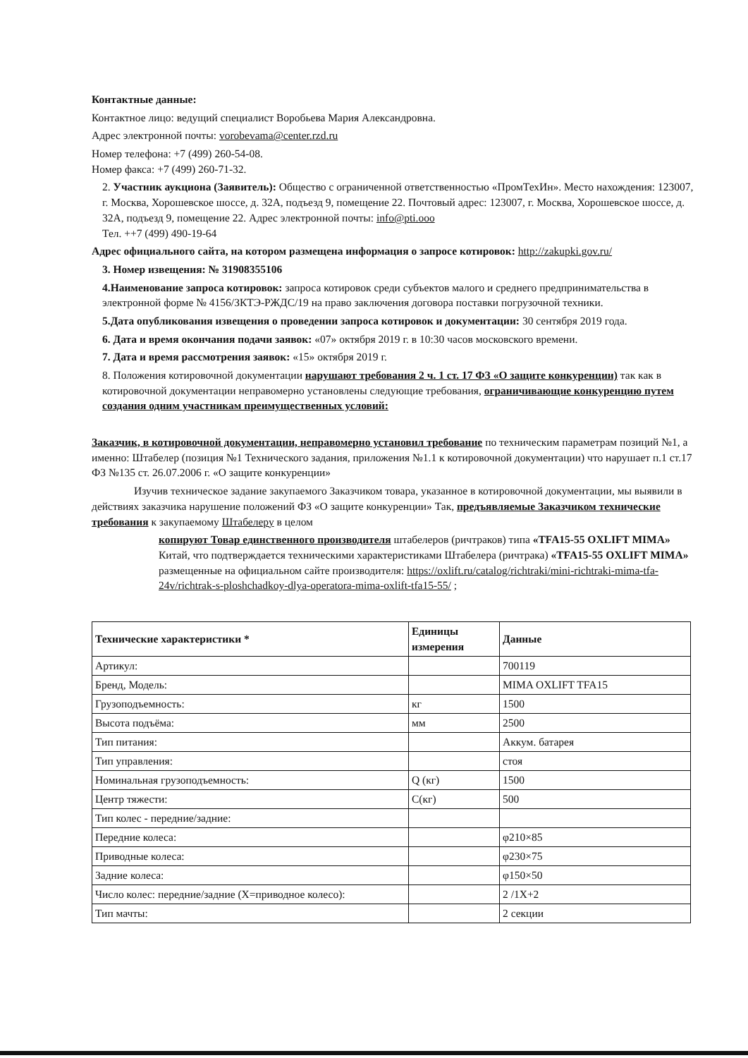Контактные данные:
Контактное лицо: ведущий специалист Воробьева Мария Александровна.
Адрес электронной почты: vorobevama@center.rzd.ru
Номер телефона: +7 (499) 260-54-08.
Номер факса: +7 (499) 260-71-32.
2. Участник аукциона (Заявитель): Общество с ограниченной ответственностью «ПромТехИн». Место нахождения: 123007, г. Москва, Хорошевское шоссе, д. 32А, подъезд 9, помещение 22. Почтовый адрес: 123007, г. Москва, Хорошевское шоссе, д. 32А, подъезд 9, помещение 22. Адрес электронной почты: info@pti.ooo
Тел. ++7 (499) 490-19-64
Адрес официального сайта, на котором размещена информация о запросе котировок: http://zakupki.gov.ru/
3. Номер извещения: № 31908355106
4.Наименование запроса котировок: запроса котировок среди субъектов малого и среднего предпринимательства в электронной форме № 4156/ЗКТЭ-РЖДС/19 на право заключения договора поставки погрузочной техники.
5.Дата опубликования извещения о проведении запроса котировок и документации: 30 сентября 2019 года.
6. Дата и время окончания подачи заявок: «07» октября 2019 г. в 10:30 часов московского времени.
7. Дата и время рассмотрения заявок: «15» октября 2019 г.
8. Положения котировочной документации нарушают требования 2 ч. 1 ст. 17 ФЗ «О защите конкуренции) так как в котировочной документации неправомерно установлены следующие требования, ограничивающие конкуренцию путем создания одним участникам преимущественных условий:
Заказчик, в котировочной документации, неправомерно установил требование по техническим параметрам позиций №1, а именно: Штабелер (позиция №1 Технического задания, приложения №1.1 к котировочной документации) что нарушает п.1 ст.17 ФЗ №135 ст. 26.07.2006 г. «О защите конкуренции»
Изучив техническое задание закупаемого Заказчиком товара, указанное в котировочной документации, мы выявили в действиях заказчика нарушение положений ФЗ «О защите конкуренции» Так, предъявляемые Заказчиком технические требования к закупаемому Штабелеру в целом
копируют Товар единственного производителя штабелеров (ричтраков) типа «TFA15-55 OXLIFT MIMA» Китай, что подтверждается техническими характеристиками Штабелера (ричтрака) «TFA15-55 OXLIFT MIMA» размещенные на официальном сайте производителя: https://oxlift.ru/catalog/richtraki/mini-richtraki-mima-tfa-24v/richtrak-s-ploshchadkoy-dlya-operatora-mima-oxlift-tfa15-55/ ;
| Технические характеристики * | Единицы измерения | Данные |
| --- | --- | --- |
| Артикул: | | 700119 |
| Бренд, Модель: | | MIMA OXLIFT TFA15 |
| Грузоподъемность: | кг | 1500 |
| Высота подъёма: | мм | 2500 |
| Тип питания: | | Аккум. батарея |
| Тип управления: | | стоя |
| Номинальная грузоподъемность: | Q (кг) | 1500 |
| Центр тяжести: | С(кг) | 500 |
| Тип колес - передние/задние: | | |
| Передние колеса: | | φ210×85 |
| Приводные колеса: | | φ230×75 |
| Задние колеса: | | φ150×50 |
| Число колес: передние/задние (X=приводное колесо): | | 2 /1X+2 |
| Тип мачты: | | 2 секции |